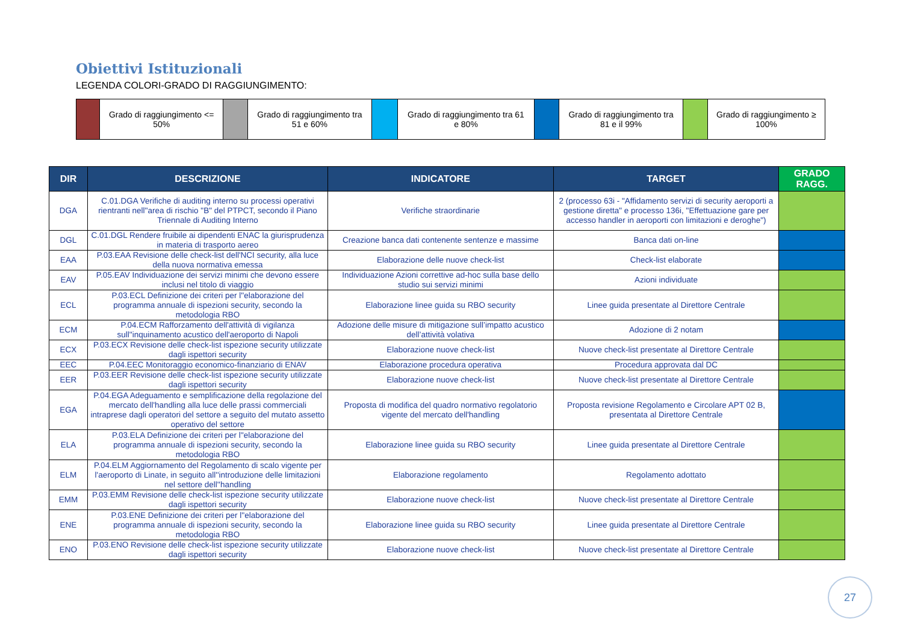Obiettivi Istituzionali
LEGENDA COLORI-GRADO DI RAGGIUNGIMENTO:
| | Grado di raggiungimento <= 50% | | Grado di raggiungimento tra 51 e 60% | | Grado di raggiungimento tra 61 e 80% | | Grado di raggiungimento tra 81 e il 99% | | Grado di raggiungimento ≥ 100% |
| DIR | DESCRIZIONE | INDICATORE | TARGET | GRADO RAGG. |
| --- | --- | --- | --- | --- |
| DGA | C.01.DGA Verifiche di auditing interno su processi operativi rientranti nell''area di rischio "B" del PTPCT, secondo il Piano Triennale di Auditing Interno | Verifiche straordinarie | 2 (processo 63i - "Affidamento servizi di security aeroporti a gestione diretta" e processo 136i, "Effettuazione gare per accesso handler in aeroporti con limitazioni e deroghe") | |
| DGL | C.01.DGL Rendere fruibile ai dipendenti ENAC la giurisprudenza in materia di trasporto aereo | Creazione banca dati contenente sentenze e massime | Banca dati on-line | |
| EAA | P.03.EAA Revisione delle check-list dell'NCI security, alla luce della nuova normativa emessa | Elaborazione delle nuove check-list | Check-list elaborate | |
| EAV | P.05.EAV Individuazione dei servizi minimi che devono essere inclusi nel titolo di viaggio | Individuazione Azioni correttive ad-hoc sulla base dello studio sui servizi minimi | Azioni individuate | |
| ECL | P.03.ECL Definizione dei criteri per l''elaborazione del programma annuale di ispezioni security, secondo la metodologia RBO | Elaborazione linee guida su RBO security | Linee guida presentate al Direttore Centrale | |
| ECM | P.04.ECM Rafforzamento dell'attività di vigilanza sull''inquinamento acustico dell'aeroporto di Napoli | Adozione delle misure di mitigazione sull’impatto acustico dell’attività volativa | Adozione di 2 notam | |
| ECX | P.03.ECX Revisione delle check-list ispezione security utilizzate dagli ispettori security | Elaborazione nuove check-list | Nuove check-list presentate al Direttore Centrale | |
| EEC | P.04.EEC Monitoraggio economico-finanziario di ENAV | Elaborazione procedura operativa | Procedura approvata dal DC | |
| EER | P.03.EER Revisione delle check-list ispezione security utilizzate dagli ispettori security | Elaborazione nuove check-list | Nuove check-list presentate al Direttore Centrale | |
| EGA | P.04.EGA Adeguamento e semplificazione della regolazione del mercato dell'handling alla luce delle prassi commerciali intraprese dagli operatori del settore a seguito del mutato assetto operativo del settore | Proposta di modifica del quadro normativo regolatorio vigente del mercato dell'handling | Proposta revisione Regolamento e Circolare APT 02 B, presentata al Direttore Centrale | |
| ELA | P.03.ELA Definizione dei criteri per l''elaborazione del programma annuale di ispezioni security, secondo la metodologia RBO | Elaborazione linee guida su RBO security | Linee guida presentate al Direttore Centrale | |
| ELM | P.04.ELM Aggiornamento del Regolamento di scalo vigente per l'aeroporto di Linate, in seguito all''introduzione delle limitazioni nel settore dell''handling | Elaborazione regolamento | Regolamento adottato | |
| EMM | P.03.EMM Revisione delle check-list ispezione security utilizzate dagli ispettori security | Elaborazione nuove check-list | Nuove check-list presentate al Direttore Centrale | |
| ENE | P.03.ENE Definizione dei criteri per l''elaborazione del programma annuale di ispezioni security, secondo la metodologia RBO | Elaborazione linee guida su RBO security | Linee guida presentate al Direttore Centrale | |
| ENO | P.03.ENO Revisione delle check-list ispezione security utilizzate dagli ispettori security | Elaborazione nuove check-list | Nuove check-list presentate al Direttore Centrale | |
27